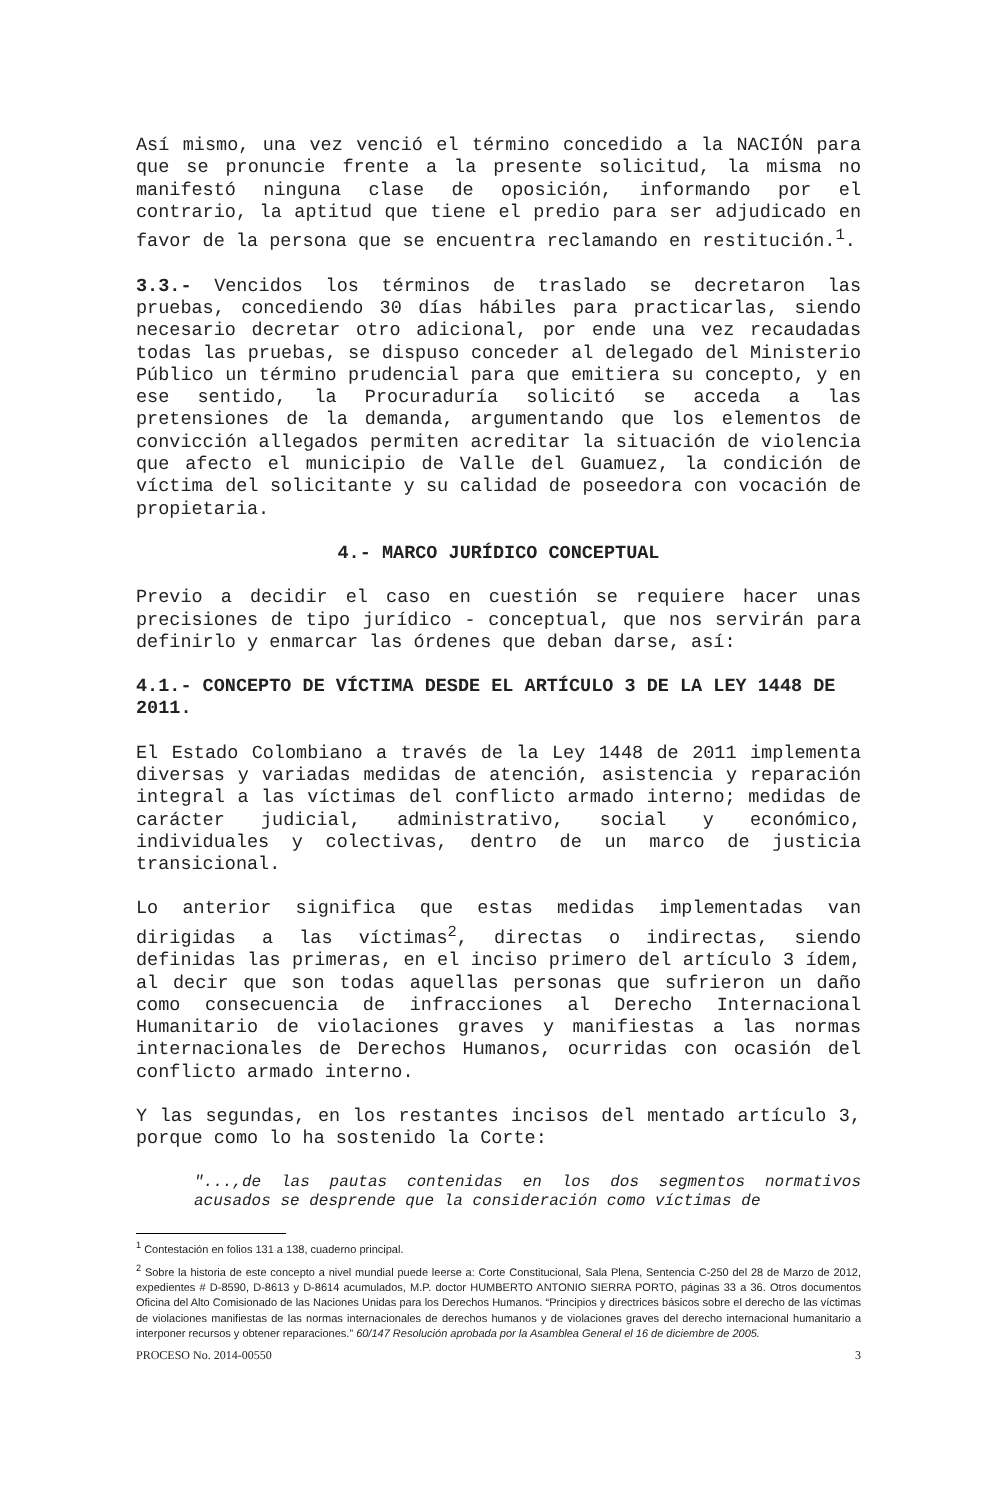Así mismo, una vez venció el término concedido a la NACIÓN para que se pronuncie frente a la presente solicitud, la misma no manifestó ninguna clase de oposición, informando por el contrario, la aptitud que tiene el predio para ser adjudicado en favor de la persona que se encuentra reclamando en restitución.<sup>1</sup>.
3.3.- Vencidos los términos de traslado se decretaron las pruebas, concediendo 30 días hábiles para practicarlas, siendo necesario decretar otro adicional, por ende una vez recaudadas todas las pruebas, se dispuso conceder al delegado del Ministerio Público un término prudencial para que emitiera su concepto, y en ese sentido, la Procuraduría solicitó se acceda a las pretensiones de la demanda, argumentando que los elementos de convicción allegados permiten acreditar la situación de violencia que afecto el municipio de Valle del Guamuez, la condición de víctima del solicitante y su calidad de poseedora con vocación de propietaria.
4.- MARCO JURÍDICO CONCEPTUAL
Previo a decidir el caso en cuestión se requiere hacer unas precisiones de tipo jurídico - conceptual, que nos servirán para definirlo y enmarcar las órdenes que deban darse, así:
4.1.- CONCEPTO DE VÍCTIMA DESDE EL ARTÍCULO 3 DE LA LEY 1448 DE 2011.
El Estado Colombiano a través de la Ley 1448 de 2011 implementa diversas y variadas medidas de atención, asistencia y reparación integral a las víctimas del conflicto armado interno; medidas de carácter judicial, administrativo, social y económico, individuales y colectivas, dentro de un marco de justicia transicional.
Lo anterior significa que estas medidas implementadas van dirigidas a las víctimas<sup>2</sup>, directas o indirectas, siendo definidas las primeras, en el inciso primero del artículo 3 ídem, al decir que son todas aquellas personas que sufrieron un daño como consecuencia de infracciones al Derecho Internacional Humanitario de violaciones graves y manifiestas a las normas internacionales de Derechos Humanos, ocurridas con ocasión del conflicto armado interno.
Y las segundas, en los restantes incisos del mentado artículo 3, porque como lo ha sostenido la Corte:
"...,de las pautas contenidas en los dos segmentos normativos acusados se desprende que la consideración como víctimas de
<sup>1</sup> Contestación en folios 131 a 138, cuaderno principal.
<sup>2</sup> Sobre la historia de este concepto a nivel mundial puede leerse a: Corte Constitucional, Sala Plena, Sentencia C-250 del 28 de Marzo de 2012, expedientes # D-8590, D-8613 y D-8614 acumulados, M.P. doctor HUMBERTO ANTONIO SIERRA PORTO, páginas 33 a 36. Otros documentos Oficina del Alto Comisionado de las Naciones Unidas para los Derechos Humanos. “Principios y directrices básicos sobre el derecho de las víctimas de violaciones manifiestas de las normas internacionales de derechos humanos y de violaciones graves del derecho internacional humanitario a interponer recursos y obtener reparaciones.” 60/147 Resolución aprobada por la Asamblea General el 16 de diciembre de 2005.
PROCESO No. 2014-00550 3